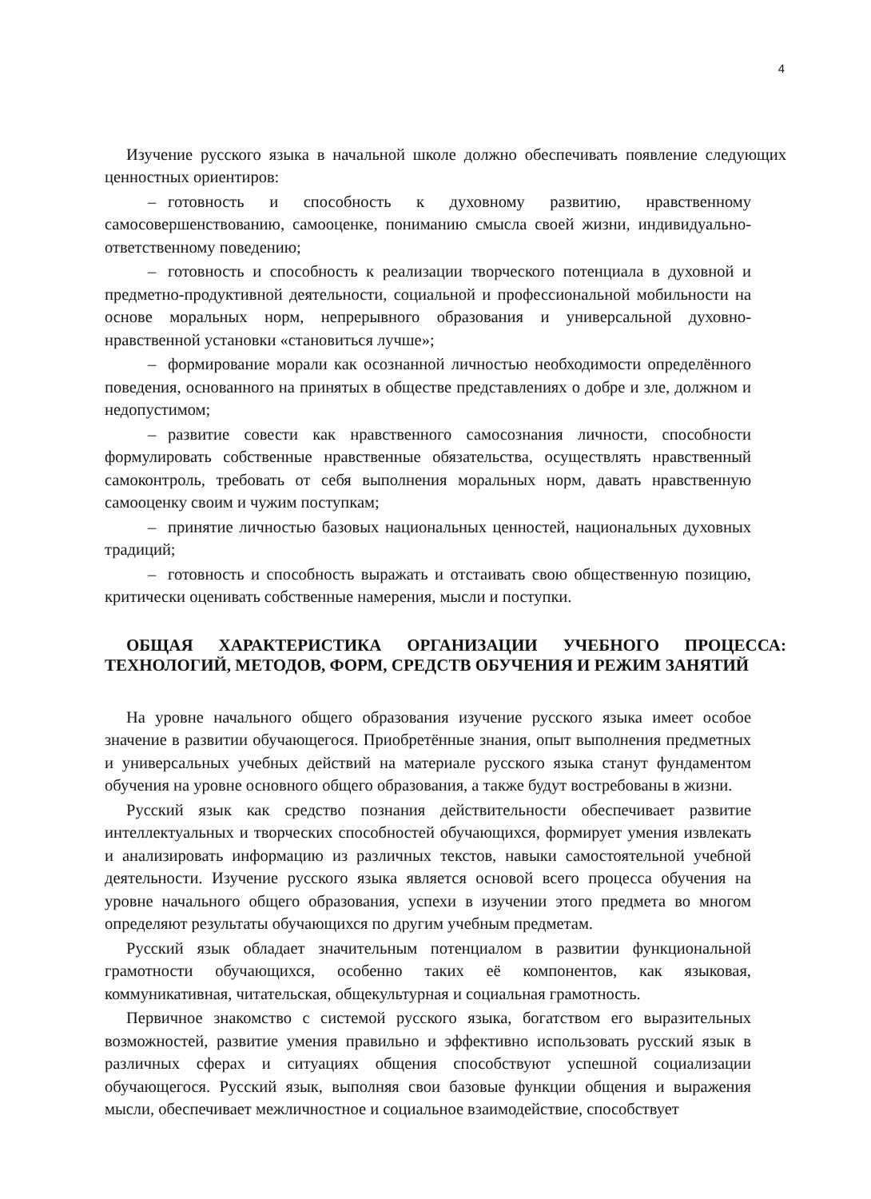4
Изучение русского языка в начальной школе должно обеспечивать появление следующих ценностных ориентиров:
– готовность и способность к духовному развитию, нравственному самосовершенствованию, самооценке, пониманию смысла своей жизни, индивидуально-ответственному поведению;
– готовность и способность к реализации творческого потенциала в духовной и предметно-продуктивной деятельности, социальной и профессиональной мобильности на основе моральных норм, непрерывного образования и универсальной духовно-нравственной установки «становиться лучше»;
– формирование морали как осознанной личностью необходимости определённого поведения, основанного на принятых в обществе представлениях о добре и зле, должном и недопустимом;
– развитие совести как нравственного самосознания личности, способности формулировать собственные нравственные обязательства, осуществлять нравственный самоконтроль, требовать от себя выполнения моральных норм, давать нравственную самооценку своим и чужим поступкам;
– принятие личностью базовых национальных ценностей, национальных духовных традиций;
– готовность и способность выражать и отстаивать свою общественную позицию, критически оценивать собственные намерения, мысли и поступки.
ОБЩАЯ ХАРАКТЕРИСТИКА ОРГАНИЗАЦИИ УЧЕБНОГО ПРОЦЕССА: ТЕХНОЛОГИЙ, МЕТОДОВ, ФОРМ, СРЕДСТВ ОБУЧЕНИЯ И РЕЖИМ ЗАНЯТИЙ
На уровне начального общего образования изучение русского языка имеет особое значение в развитии обучающегося. Приобретённые знания, опыт выполнения предметных и универсальных учебных действий на материале русского языка станут фундаментом обучения на уровне основного общего образования, а также будут востребованы в жизни.
Русский язык как средство познания действительности обеспечивает развитие интеллектуальных и творческих способностей обучающихся, формирует умения извлекать и анализировать информацию из различных текстов, навыки самостоятельной учебной деятельности. Изучение русского языка является основой всего процесса обучения на уровне начального общего образования, успехи в изучении этого предмета во многом определяют результаты обучающихся по другим учебным предметам.
Русский язык обладает значительным потенциалом в развитии функциональной грамотности обучающихся, особенно таких её компонентов, как языковая, коммуникативная, читательская, общекультурная и социальная грамотность.
Первичное знакомство с системой русского языка, богатством его выразительных возможностей, развитие умения правильно и эффективно использовать русский язык в различных сферах и ситуациях общения способствуют успешной социализации обучающегося. Русский язык, выполняя свои базовые функции общения и выражения мысли, обеспечивает межличностное и социальное взаимодействие, способствует